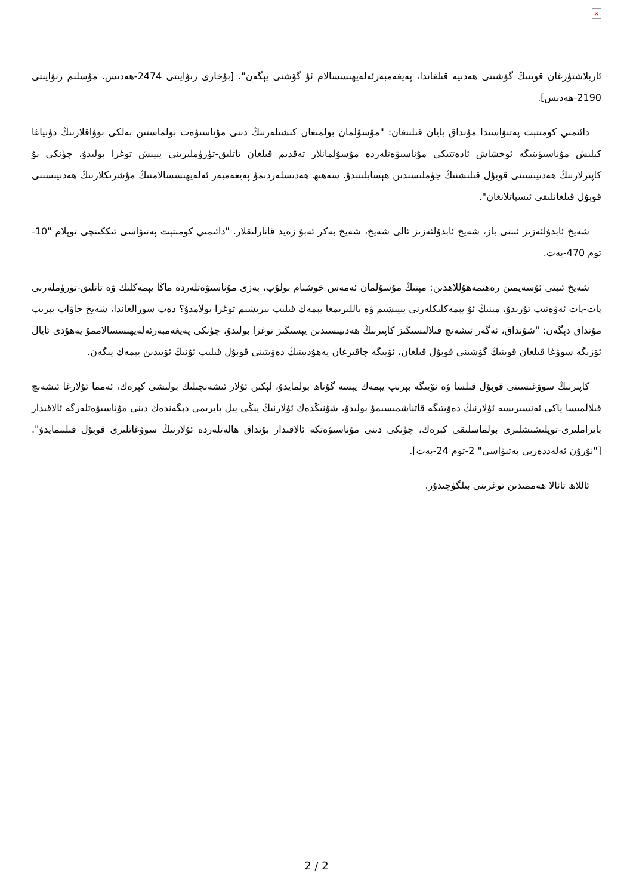×
ئاربلاشتۇرغان قوينىڭ گۆشىنى ھەدىيە قىلغاندا، پەيغەمبەرئەلەيھىسسالام ئۇ گۆشنى يېگەن". [بۇخارى رىۋايىتى 2474-ھەدىس. مۇسلىم رىۋايىتى 2190-ھەدىس].
دائىمىي كومىتېت پەتىۋاسىدا مۇنداق بايان قىلىنغان: "مۇسۇلمان بولمىغان كىشىلەرنىڭ دىنى مۇناسىۋەت بولماستىن بەلكى بوۋاقلارنىڭ دۇنياغا كېلىش مۇناسىۋىتىگە ئوخشاش ئادەتتىكى مۇناسىۋەتلەردە مۇسۇلمانلار تەقدىم قىلغان تاتلىق-تۈرۈملىرىنى يېيىش توغرا بولىدۇ، چۈنكى بۇ كاپىرلارنىڭ ھەدىيىسىنى قوبۇل قىلىشنىڭ جۈملىسىدىن ھېسابلىنىدۇ. سەھىھ ھەدىسلەردىمۇ پەيغەمبەر ئەلەيھىسسالامنىڭ مۇشرىكلارنىڭ ھەدىيىسىنى قوبۇل قىلغانلىقى ئىسپاتلانغان".
شەيخ ئابدۇلئەزىز ئىبنى باز، شەيخ ئابدۇلئەزىز ئالى شەيخ، شەيخ بەكر ئەبۇ زەيد قاتارلىقلار. "دائىمىي كومىتېت پەتىۋاسى ئىككىنچى توپلام "10-توم 470-بەت.
شەيخ ئىبنى ئۇسەيمىن رەھىمەھۇللاھدىن: مېنىڭ مۇسۇلمان ئەمەس خوشنام بولۇپ، بەزى مۇناسىۋەتلەردە ماڭا يېمەكلىك ۋە تاتلىق-تۈرۈملەرنى پات-پات ئەۋەتىپ تۇرىدۇ، مېنىڭ ئۇ يېمەكلىكلەرنى يېيىشىم ۋە باللىرىمغا يېمەك قىلىپ بېرىشىم توغرا بولامدۇ؟ دەپ سورالغاندا، شەيخ جاۋاپ بېرىپ مۇنداق دېگەن: "شۇنداق، ئەگەر ئىشەنچ قىلالىسىڭىز كاپىرنىڭ ھەدىيىسىدىن يېسىڭىز توغرا بولىدۇ، چۈنكى پەيغەمبەرئەلەيھىسسالاممۇ يەھۇدى ئايال ئۆزىگە سوۋغا قىلغان قوينىڭ گۆشىنى قوبۇل قىلغان، ئۆيىگە چاقىرغان يەھۇدىينىڭ دەۋىتىنى قوبۇل قىلىپ ئۇنىڭ ئۆيىدىن يېمەك يېگەن.
كاپىرنىڭ سوۋغىسىنى قوبۇل قىلسا ۋە ئۆيىگە بېرىپ يېمەك يېسە گۇناھ بولمايدۇ، لېكىن ئۇلار ئىشەنچىلىك بولىشى كېرەك، ئەمما ئۇلارغا ئىشەنچ قىلالمىسا ياكى ئەنسىرىسە ئۇلارنىڭ دەۋىتىگە قاتناشمىسىمۇ بولىدۇ، شۇنىڭدەك ئۇلارنىڭ يېڭى يىل بايرىمى دېگەندەك دىنى مۇناسىۋەتلەرگە ئالاقىدار بايراملىرى-توپلىشىشلىرى بولماسلىقى كېرەك، چۈنكى دىنى مۇناسىۋەتكە ئالاقىدار بۇنداق ھالەتلەردە ئۇلارنىڭ سوۋغاتلىرى قوبۇل قىلىنمايدۇ". ["نۇرۇن ئەلەددەربى پەتىۋاسى" 2-توم 24-بەت].
ئاللاھ تائالا ھەممىدىن توغرىنى بىلگۈچىدۇر.
2 / 2